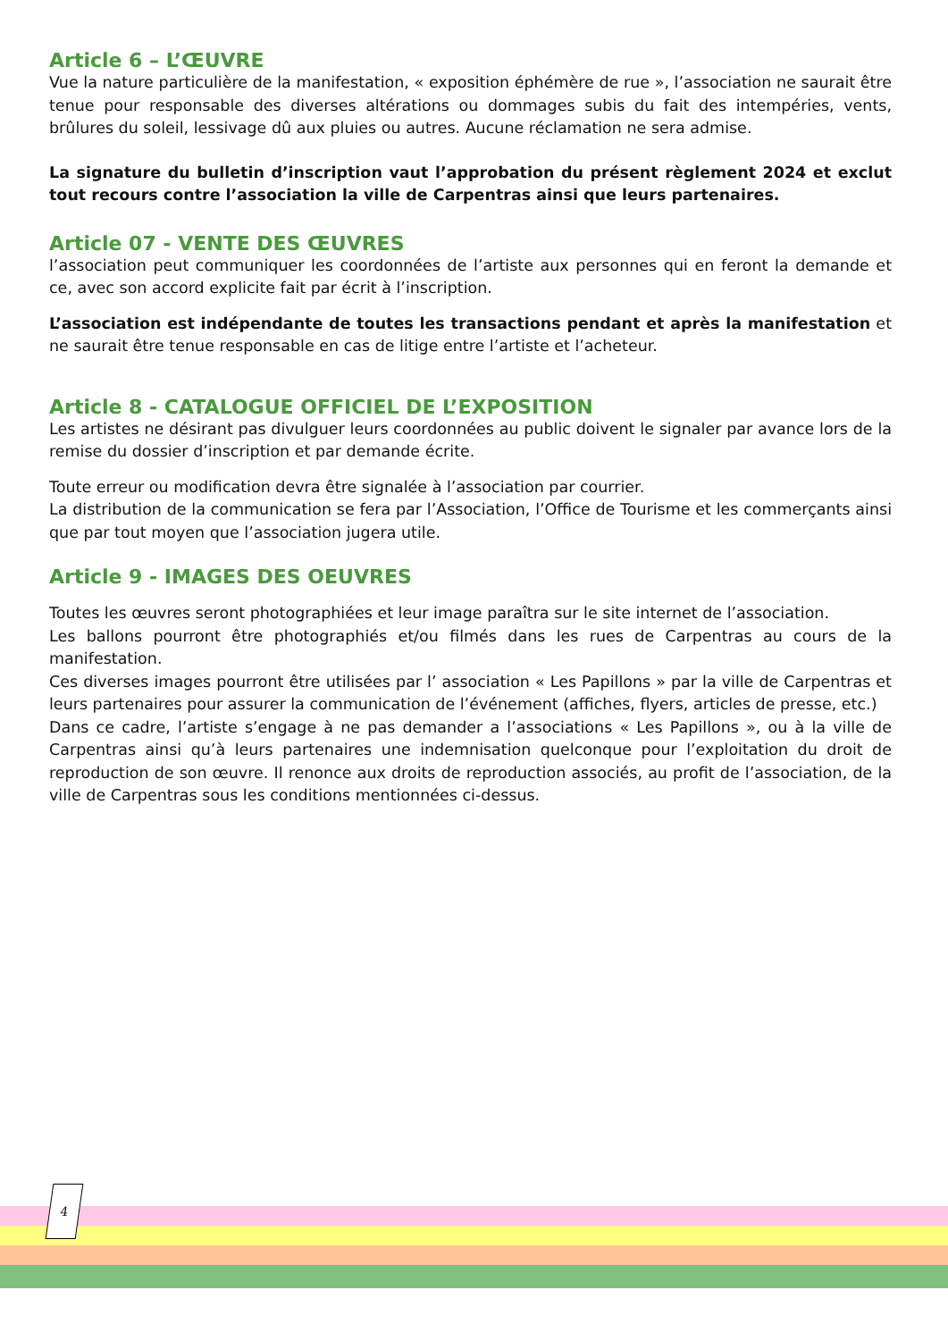4
Article 6 – L’ŒUVRE
Vue la nature particulière de la manifestation, « exposition éphémère de rue », l’association ne saurait être tenue pour responsable des diverses altérations ou dommages subis du fait des intempéries, vents, brûlures du soleil, lessivage dû aux pluies ou autres. Aucune réclamation ne sera admise.
La signature du bulletin d’inscription vaut l’approbation du présent règlement 2024 et exclut tout recours contre l’association la ville de Carpentras ainsi que leurs partenaires.
Article 07 - VENTE DES ŒUVRES
l’association peut communiquer les coordonnées de l’artiste aux personnes qui en feront la demande et ce, avec son accord explicite fait par écrit à l’inscription.
L’association est indépendante de toutes les transactions pendant et après la manifestation et ne saurait être tenue responsable en cas de litige entre l’artiste et l’acheteur.
Article 8 - CATALOGUE OFFICIEL DE L’EXPOSITION
Les artistes ne désirant pas divulguer leurs coordonnées au public doivent le signaler par avance lors de la remise du dossier d’inscription et par demande écrite.
Toute erreur ou modification devra être signalée à l’association par courrier.
La distribution de la communication se fera par l’Association, l’Office de Tourisme et les commerçants ainsi que par tout moyen que l’association jugera utile.
Article 9 - IMAGES DES OEUVRES
Toutes les œuvres seront photographiées et leur image paraîtra sur le site internet de l’association.
Les ballons pourront être photographiés et/ou filmés dans les rues de Carpentras au cours de la manifestation.
Ces diverses images pourront être utilisées par l’ association « Les Papillons » par la ville de Carpentras et leurs partenaires pour assurer la communication de l’événement (affiches, flyers, articles de presse, etc.)
Dans ce cadre, l’artiste s’engage à ne pas demander a l’associations « Les Papillons », ou à la ville de Carpentras ainsi qu’à leurs partenaires une indemnisation quelconque pour l’exploitation du droit de reproduction de son œuvre. Il renonce aux droits de reproduction associés, au profit de l’association, de la ville de Carpentras sous les conditions mentionnées ci-dessus.